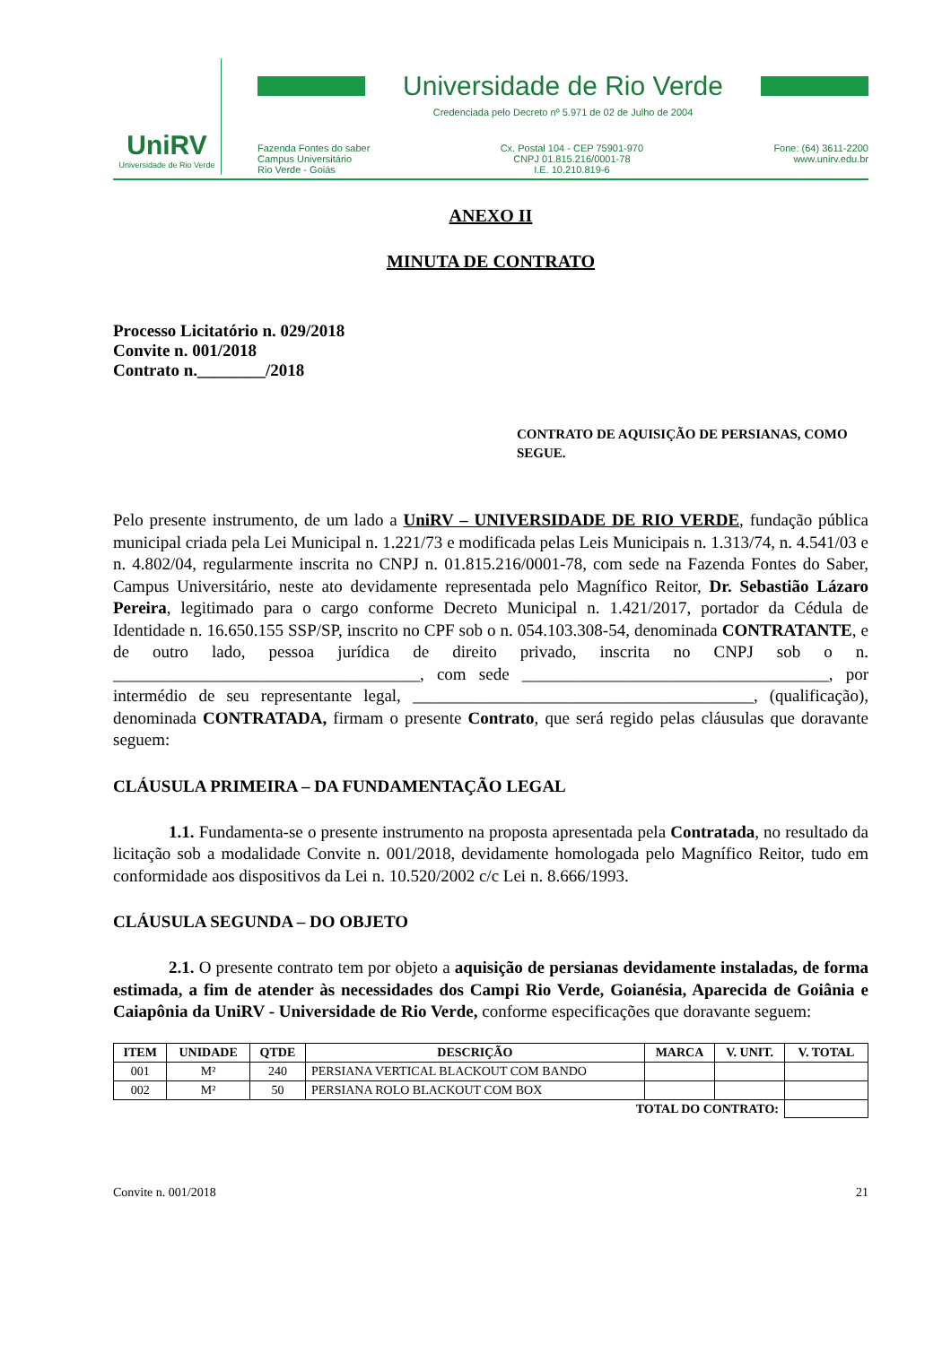UniRV
Universidade de Rio Verde
Universidade de Rio Verde
Credenciada pelo Decreto nº 5.971 de 02 de Julho de 2004
Fazenda Fontes do saber
Campus Universitário
Rio Verde - Goiás
Cx. Postal 104 - CEP 75901-970
CNPJ 01.815.216/0001-78
I.E. 10.210.819-6
Fone: (64) 3611-2200
www.unirv.edu.br
ANEXO II
MINUTA DE CONTRATO
Processo Licitatório n. 029/2018
Convite n. 001/2018
Contrato n.________/2018
CONTRATO DE AQUISIÇÃO DE PERSIANAS, COMO SEGUE.
Pelo presente instrumento, de um lado a UniRV – UNIVERSIDADE DE RIO VERDE, fundação pública municipal criada pela Lei Municipal n. 1.221/73 e modificada pelas Leis Municipais n. 1.313/74, n. 4.541/03 e n. 4.802/04, regularmente inscrita no CNPJ n. 01.815.216/0001-78, com sede na Fazenda Fontes do Saber, Campus Universitário, neste ato devidamente representada pelo Magnífico Reitor, Dr. Sebastião Lázaro Pereira, legitimado para o cargo conforme Decreto Municipal n. 1.421/2017, portador da Cédula de Identidade n. 16.650.155 SSP/SP, inscrito no CPF sob o n. 054.103.308-54, denominada CONTRATANTE, e de outro lado, pessoa jurídica de direito privado, inscrita no CNPJ sob o n. ____________________________________, com sede ____________________________________, por intermédio de seu representante legal, ________________________________________, (qualificação), denominada CONTRATADA, firmam o presente Contrato, que será regido pelas cláusulas que doravante seguem:
CLÁUSULA PRIMEIRA – DA FUNDAMENTAÇÃO LEGAL
1.1. Fundamenta-se o presente instrumento na proposta apresentada pela Contratada, no resultado da licitação sob a modalidade Convite n. 001/2018, devidamente homologada pelo Magnífico Reitor, tudo em conformidade aos dispositivos da Lei n. 10.520/2002 c/c Lei n. 8.666/1993.
CLÁUSULA SEGUNDA – DO OBJETO
2.1. O presente contrato tem por objeto a aquisição de persianas devidamente instaladas, de forma estimada, a fim de atender às necessidades dos Campi Rio Verde, Goianésia, Aparecida de Goiânia e Caiapônia da UniRV - Universidade de Rio Verde, conforme especificações que doravante seguem:
| ITEM | UNIDADE | QTDE | DESCRIÇÃO | MARCA | V. UNIT. | V. TOTAL |
| --- | --- | --- | --- | --- | --- | --- |
| 001 | M² | 240 | PERSIANA VERTICAL BLACKOUT COM BANDO | | | |
| 002 | M² | 50 | PERSIANA ROLO BLACKOUT COM BOX | | | |
| TOTAL DO CONTRATO: | | | | | | |
Convite n. 001/2018 21